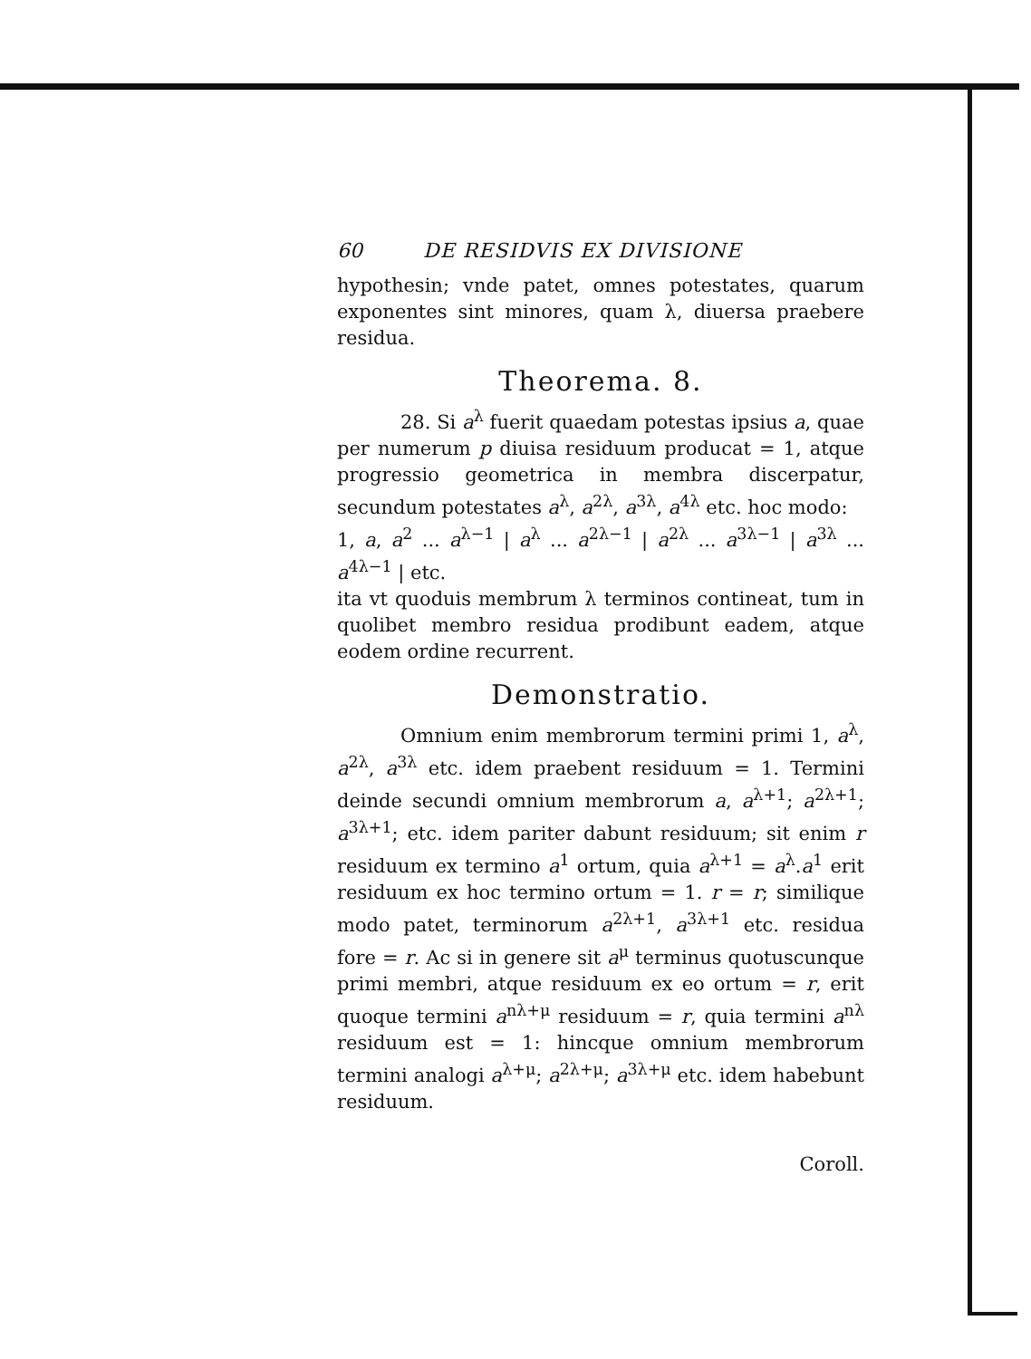60 DE RESIDVIS EX DIVISIONE
hypothesin; vnde patet, omnes potestates, quarum exponentes sint minores, quam λ, diuersa praebere residua.
Theorema. 8.
28. Si a<sup>λ</sup> fuerit quaedam potestas ipsius a, quae per numerum p diuisa residuum producat = 1, atque progressio geometrica in membra discerpatur, secundum potestates a<sup>λ</sup>, a<sup>2λ</sup>, a<sup>3λ</sup>, a<sup>4λ</sup> etc. hoc modo:
1, a, a<sup>2</sup> ... a<sup>λ−1</sup> | a<sup>λ</sup> ... a<sup>2λ−1</sup> | a<sup>2λ</sup> ... a<sup>3λ−1</sup> | a<sup>3λ</sup> ... a<sup>4λ−1</sup> | etc.
ita vt quoduis membrum λ terminos contineat, tum in quolibet membro residua prodibunt eadem, atque eodem ordine recurrent.
Demonstratio.
Omnium enim membrorum termini primi 1, a<sup>λ</sup>, a<sup>2λ</sup>, a<sup>3λ</sup> etc. idem praebent residuum = 1. Termini deinde secundi omnium membrorum a, a<sup>λ+1</sup>; a<sup>2λ+1</sup>; a<sup>3λ+1</sup>; etc. idem pariter dabunt residuum; sit enim r residuum ex termino a<sup>1</sup> ortum, quia a<sup>λ+1</sup> = a<sup>λ</sup>.a<sup>1</sup> erit residuum ex hoc termino ortum = 1. r = r; similique modo patet, terminorum a<sup>2λ+1</sup>, a<sup>3λ+1</sup> etc. residua fore = r. Ac si in genere sit a<sup>μ</sup> terminus quotuscunque primi membri, atque residuum ex eo ortum = r, erit quoque termini a<sup>nλ+μ</sup> residuum = r, quia termini a<sup>nλ</sup> residuum est = 1: hincque omnium membrorum termini analogi a<sup>λ+μ</sup>; a<sup>2λ+μ</sup>; a<sup>3λ+μ</sup> etc. idem habebunt residuum.
Coroll.